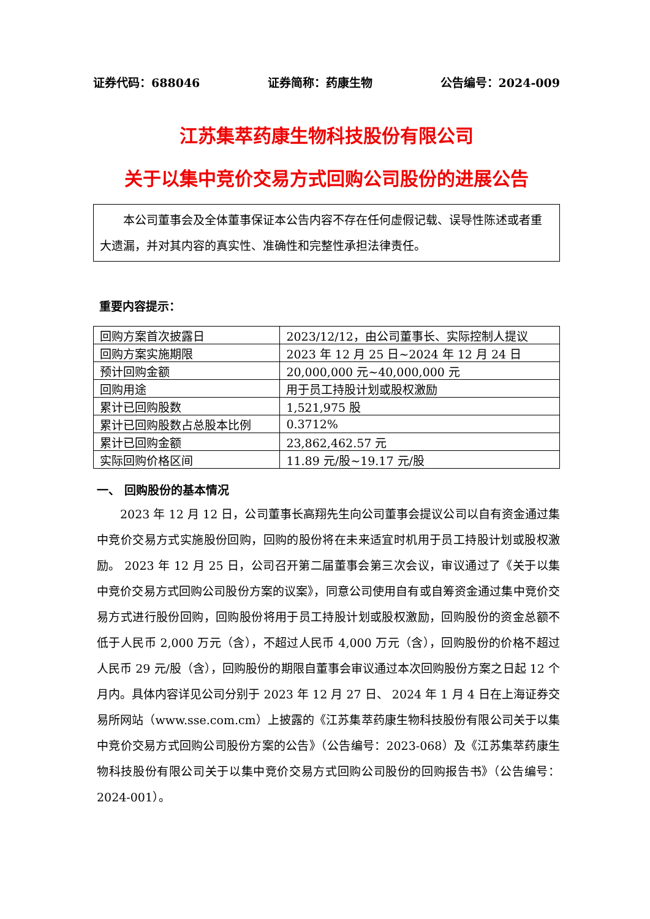证券代码：688046 证券简称：药康生物 公告编号：2024-009
江苏集萃药康生物科技股份有限公司
关于以集中竞价交易方式回购公司股份的进展公告
本公司董事会及全体董事保证本公告内容不存在任何虚假记载、误导性陈述或者重大遗漏，并对其内容的真实性、准确性和完整性承担法律责任。
重要内容提示：
| 回购方案首次披露日 | 2023/12/12，由公司董事长、实际控制人提议 |
| 回购方案实施期限 | 2023 年 12 月 25 日~2024 年 12 月 24 日 |
| 预计回购金额 | 20,000,000 元~40,000,000 元 |
| 回购用途 | 用于员工持股计划或股权激励 |
| 累计已回购股数 | 1,521,975 股 |
| 累计已回购股数占总股本比例 | 0.3712% |
| 累计已回购金额 | 23,862,462.57 元 |
| 实际回购价格区间 | 11.89 元/股~19.17 元/股 |
一、 回购股份的基本情况
2023 年 12 月 12 日，公司董事长高翔先生向公司董事会提议公司以自有资金通过集中竞价交易方式实施股份回购，回购的股份将在未来适宜时机用于员工持股计划或股权激励。 2023 年 12 月 25 日，公司召开第二届董事会第三次会议，审议通过了《关于以集中竞价交易方式回购公司股份方案的议案》，同意公司使用自有或自筹资金通过集中竞价交易方式进行股份回购，回购股份将用于员工持股计划或股权激励，回购股份的资金总额不低于人民币 2,000 万元（含），不超过人民币 4,000 万元（含），回购股份的价格不超过人民币 29 元/股（含），回购股份的期限自董事会审议通过本次回购股份方案之日起 12 个月内。具体内容详见公司分别于 2023 年 12 月 27 日、 2024 年 1 月 4 日在上海证券交易所网站（www.sse.com.cm）上披露的《江苏集萃药康生物科技股份有限公司关于以集中竞价交易方式回购公司股份方案的公告》（公告编号：2023-068）及《江苏集萃药康生物科技股份有限公司关于以集中竞价交易方式回购公司股份的回购报告书》（公告编号：2024-001）。